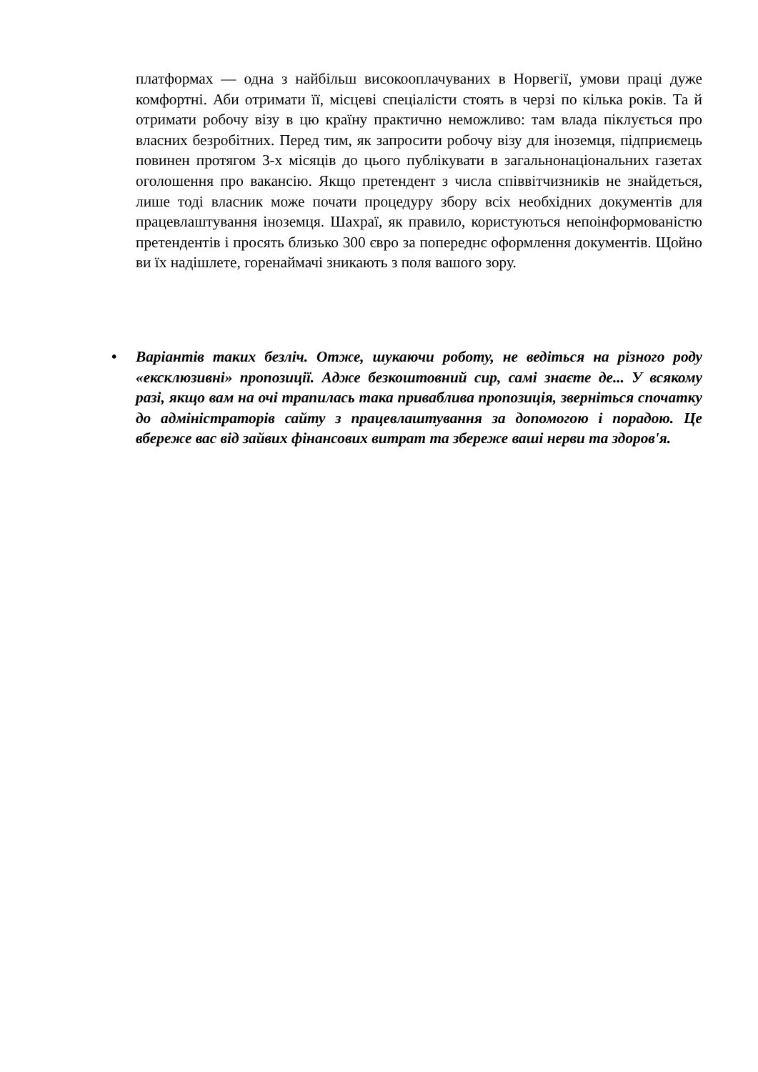платформах — одна з найбільш високооплачуваних в Норвегії, умови праці дуже комфортні. Аби отримати її, місцеві спеціалісти стоять в черзі по кілька років. Та й отримати робочу візу в цю країну практично неможливо: там влада піклується про власних безробітних. Перед тим, як запросити робочу візу для іноземця, підприємець повинен протягом 3-х місяців до цього публікувати в загальнонаціональних газетах оголошення про вакансію. Якщо претендент з числа співвітчизників не знайдеться, лише тоді власник може почати процедуру збору всіх необхідних документів для працевлаштування іноземця. Шахраї, як правило, користуються непоінформованістю претендентів і просять близько 300 євро за попереднє оформлення документів. Щойно ви їх надішлете, горенаймачі зникають з поля вашого зору.
• Варіантів таких безліч. Отже, шукаючи роботу, не ведіться на різного роду «ексклюзивні» пропозиції. Адже безкоштовний сир, самі знаєте де... У всякому разі, якщо вам на очі трапилась така приваблива пропозиція, зверніться спочатку до адміністраторів сайту з працевлаштування за допомогою і порадою. Це вбереже вас від зайвих фінансових витрат та збереже ваші нерви та здоров'я.